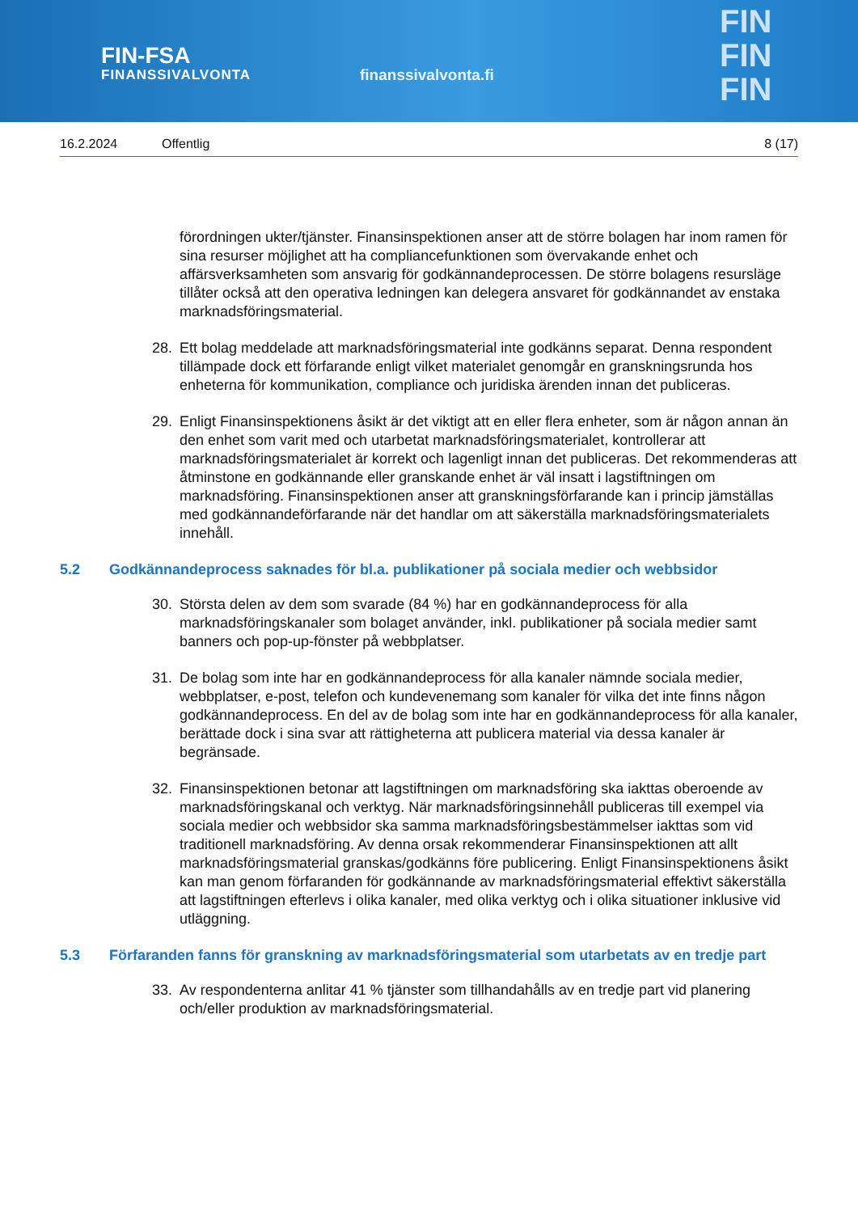FIN-FSA
FINANSSIVALVONTA
finanssivalvonta.fi
FIN
FIN
FIN
16.2.2024 Offentlig 8 (17)
förordningen ukter/tjänster. Finansinspektionen anser att de större bolagen har inom ramen för sina resurser möjlighet att ha compliancefunktionen som övervakande enhet och affärsverksamheten som ansvarig för godkännandeprocessen. De större bolagens resursläge tillåter också att den operativa ledningen kan delegera ansvaret för godkännandet av enstaka marknadsföringsmaterial.
28. Ett bolag meddelade att marknadsföringsmaterial inte godkänns separat. Denna respondent tillämpade dock ett förfarande enligt vilket materialet genomgår en granskningsrunda hos enheterna för kommunikation, compliance och juridiska ärenden innan det publiceras.
29. Enligt Finansinspektionens åsikt är det viktigt att en eller flera enheter, som är någon annan än den enhet som varit med och utarbetat marknadsföringsmaterialet, kontrollerar att marknadsföringsmaterialet är korrekt och lagenligt innan det publiceras. Det rekommenderas att åtminstone en godkännande eller granskande enhet är väl insatt i lagstiftningen om marknadsföring. Finansinspektionen anser att granskningsförfarande kan i princip jämställas med godkännandeförfarande när det handlar om att säkerställa marknadsföringsmaterialets innehåll.
5.2 Godkännandeprocess saknades för bl.a. publikationer på sociala medier och webbsidor
30. Största delen av dem som svarade (84 %) har en godkännandeprocess för alla marknadsföringskanaler som bolaget använder, inkl. publikationer på sociala medier samt banners och pop-up-fönster på webbplatser.
31. De bolag som inte har en godkännandeprocess för alla kanaler nämnde sociala medier, webbplatser, e-post, telefon och kundevenemang som kanaler för vilka det inte finns någon godkännandeprocess. En del av de bolag som inte har en godkännandeprocess för alla kanaler, berättade dock i sina svar att rättigheterna att publicera material via dessa kanaler är begränsade.
32. Finansinspektionen betonar att lagstiftningen om marknadsföring ska iakttas oberoende av marknadsföringskanal och verktyg. När marknadsföringsinnehåll publiceras till exempel via sociala medier och webbsidor ska samma marknadsföringsbestämmelser iakttas som vid traditionell marknadsföring. Av denna orsak rekommenderar Finansinspektionen att allt marknadsföringsmaterial granskas/godkänns före publicering. Enligt Finansinspektionens åsikt kan man genom förfaranden för godkännande av marknadsföringsmaterial effektivt säkerställa att lagstiftningen efterlevs i olika kanaler, med olika verktyg och i olika situationer inklusive vid utläggning.
5.3 Förfaranden fanns för granskning av marknadsföringsmaterial som utarbetats av en tredje part
33. Av respondenterna anlitar 41 % tjänster som tillhandahålls av en tredje part vid planering och/eller produktion av marknadsföringsmaterial.